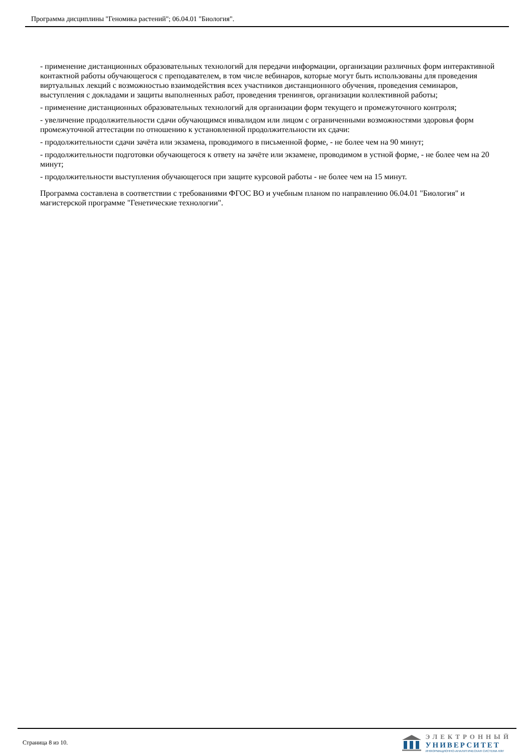Программа дисциплины "Геномика растений"; 06.04.01 "Биология".
- применение дистанционных образовательных технологий для передачи информации, организации различных форм интерактивной контактной работы обучающегося с преподавателем, в том числе вебинаров, которые могут быть использованы для проведения виртуальных лекций с возможностью взаимодействия всех участников дистанционного обучения, проведения семинаров, выступления с докладами и защиты выполненных работ, проведения тренингов, организации коллективной работы;
- применение дистанционных образовательных технологий для организации форм текущего и промежуточного контроля;
- увеличение продолжительности сдачи обучающимся инвалидом или лицом с ограниченными возможностями здоровья форм промежуточной аттестации по отношению к установленной продолжительности их сдачи:
- продолжительности сдачи зачёта или экзамена, проводимого в письменной форме, - не более чем на 90 минут;
- продолжительности подготовки обучающегося к ответу на зачёте или экзамене, проводимом в устной форме, - не более чем на 20 минут;
- продолжительности выступления обучающегося при защите курсовой работы - не более чем на 15 минут.
Программа составлена в соответствии с требованиями ФГОС ВО и учебным планом по направлению 06.04.01 "Биология" и магистерской программе "Генетические технологии".
Страница 8 из 10.
ЭЛЕКТРОННЫЙ
УНИВЕРСИТЕТ
ИНФОРМАЦИОННО-АНАЛИТИЧЕСКАЯ СИСТЕМА КФУ